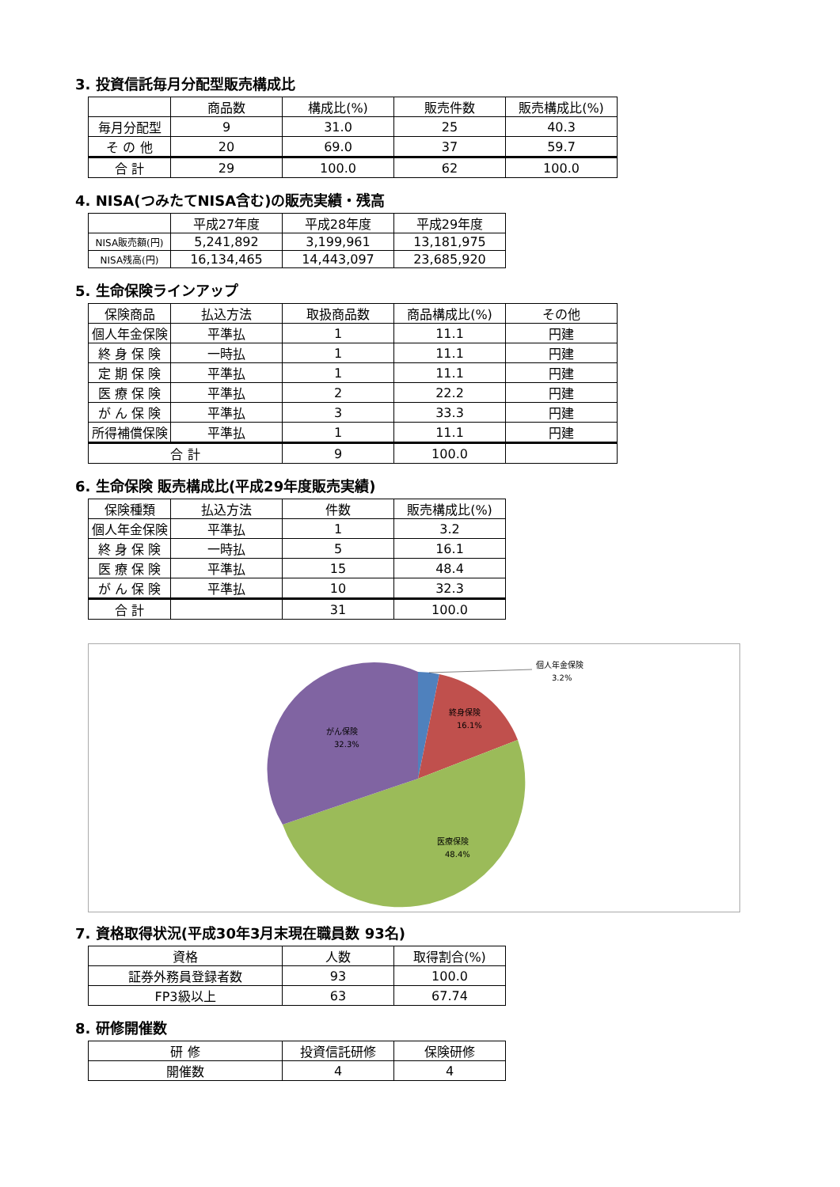3. 投資信託毎月分配型販売構成比
| | 商品数 | 構成比(%) | 販売件数 | 販売構成比(%) |
| --- | --- | --- | --- | --- |
| 毎月分配型 | 9 | 31.0 | 25 | 40.3 |
| そ の 他 | 20 | 69.0 | 37 | 59.7 |
| 合 計 | 29 | 100.0 | 62 | 100.0 |
4. NISA(つみたてNISA含む)の販売実績・残高
| | 平成27年度 | 平成28年度 | 平成29年度 |
| --- | --- | --- | --- |
| NISA販売額(円) | 5,241,892 | 3,199,961 | 13,181,975 |
| NISA残高(円) | 16,134,465 | 14,443,097 | 23,685,920 |
5. 生命保険ラインアップ
| 保険商品 | 払込方法 | 取扱商品数 | 商品構成比(%) | その他 |
| --- | --- | --- | --- | --- |
| 個人年金保険 | 平準払 | 1 | 11.1 | 円建 |
| 終 身 保 険 | 一時払 | 1 | 11.1 | 円建 |
| 定 期 保 険 | 平準払 | 1 | 11.1 | 円建 |
| 医 療 保 険 | 平準払 | 2 | 22.2 | 円建 |
| が ん 保 険 | 平準払 | 3 | 33.3 | 円建 |
| 所得補償保険 | 平準払 | 1 | 11.1 | 円建 |
| 合 計 | | 9 | 100.0 | |
6. 生命保険 販売構成比(平成29年度販売実績)
| 保険種類 | 払込方法 | 件数 | 販売構成比(%) |
| --- | --- | --- | --- |
| 個人年金保険 | 平準払 | 1 | 3.2 |
| 終 身 保 険 | 一時払 | 5 | 16.1 |
| 医 療 保 険 | 平準払 | 15 | 48.4 |
| が ん 保 険 | 平準払 | 10 | 32.3 |
| 合 計 | | 31 | 100.0 |
個人年金保険
3.2%
終身保険
16.1%
がん保険
32.3%
医療保険
48.4%
7. 資格取得状況(平成30年3月末現在職員数 93名)
| 資格 | 人数 | 取得割合(%) |
| --- | --- | --- |
| 証券外務員登録者数 | 93 | 100.0 |
| FP3級以上 | 63 | 67.74 |
8. 研修開催数
| 研 修 | 投資信託研修 | 保険研修 |
| --- | --- | --- |
| 開催数 | 4 | 4 |